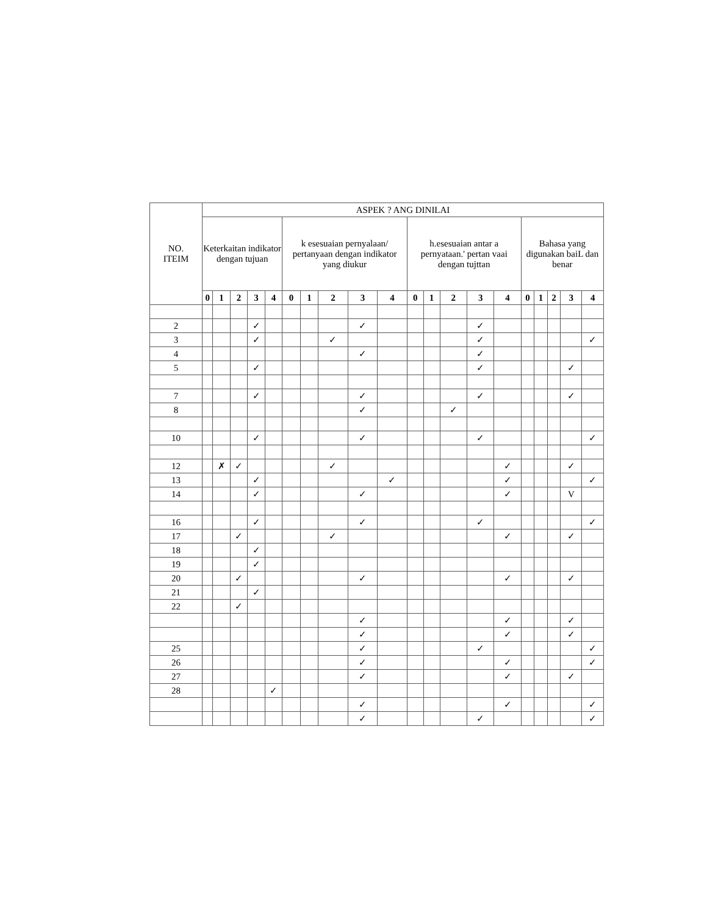| NO. ITEIM | ASPEK ? ANG DINILAI | | | | | | | | | | | | | | | | | | | |
| --- | --- | --- | --- | --- | --- | --- | --- | --- | --- | --- | --- | --- | --- | --- | --- | --- | --- | --- | --- | --- |
| | Keterkaitan indikator dengan tujuan | | | | | k esesuaian pernyalaan/ pertanyaan dengan indikator yang diukur | | | | | h.esesuaian antar a pernyataan.' pertan vaai dengan tujttan | | | | | Bahasa yang digunakan baiL dan benar | | | | |
| | 0 | 1 | 2 | 3 | 4 | 0 | 1 | 2 | 3 | 4 | 0 | 1 | 2 | 3 | 4 | 0 | 1 | 2 | 3 | 4 |
| 2 | | | | ✓ | | | | | ✓ | | | | | ✓ | | | | | | |
| 3 | | | | ✓ | | | | ✓ | | | | | | ✓ | | | | | | ✓ |
| 4 | | | | | | | | | ✓ | | | | | ✓ | | | | | | |
| 5 | | | | ✓ | | | | | | | | | | ✓ | | | | | ✓ | |
| 7 | | | | ✓ | | | | | ✓ | | | | | ✓ | | | | | ✓ | |
| 8 | | | | | | | | | ✓ | | | | ✓ | | | | | | | |
| 10 | | | | ✓ | | | | | ✓ | | | | | ✓ | | | | | | ✓ |
| 12 | | ✗ | ✓ | | | | | ✓ | | | | | | | ✓ | | | | ✓ | |
| 13 | | | | ✓ | | | | | | ✓ | | | | | ✓ | | | | | ✓ |
| 14 | | | | ✓ | | | | | ✓ | | | | | | ✓ | | | | V | |
| 16 | | | | ✓ | | | | | ✓ | | | | | ✓ | | | | | | ✓ |
| 17 | | | ✓ | | | | | ✓ | | | | | | | ✓ | | | | ✓ | |
| 18 | | | | ✓ | | | | | | | | | | | | | | | | |
| 19 | | | | ✓ | | | | | | | | | | | | | | | | |
| 20 | | | ✓ | | | | | | ✓ | | | | | | ✓ | | | | ✓ | |
| 21 | | | | ✓ | | | | | | | | | | | | | | | | |
| 22 | | | ✓ | | | | | | | | | | | | | | | | | |
| | | | | | | | | | ✓ | | | | | | ✓ | | | | ✓ | |
| | | | | | | | | | ✓ | | | | | | ✓ | | | | ✓ | |
| 25 | | | | | | | | | ✓ | | | | | ✓ | | | | | | ✓ |
| 26 | | | | | | | | | ✓ | | | | | | ✓ | | | | | ✓ |
| 27 | | | | | | | | | ✓ | | | | | | ✓ | | | | ✓ | |
| 28 | | | | | ✓ | | | | | | | | | | | | | | | |
| | | | | | | | | | ✓ | | | | | | ✓ | | | | | ✓ |
| | | | | | | | | | ✓ | | | | | ✓ | | | | | | ✓ |